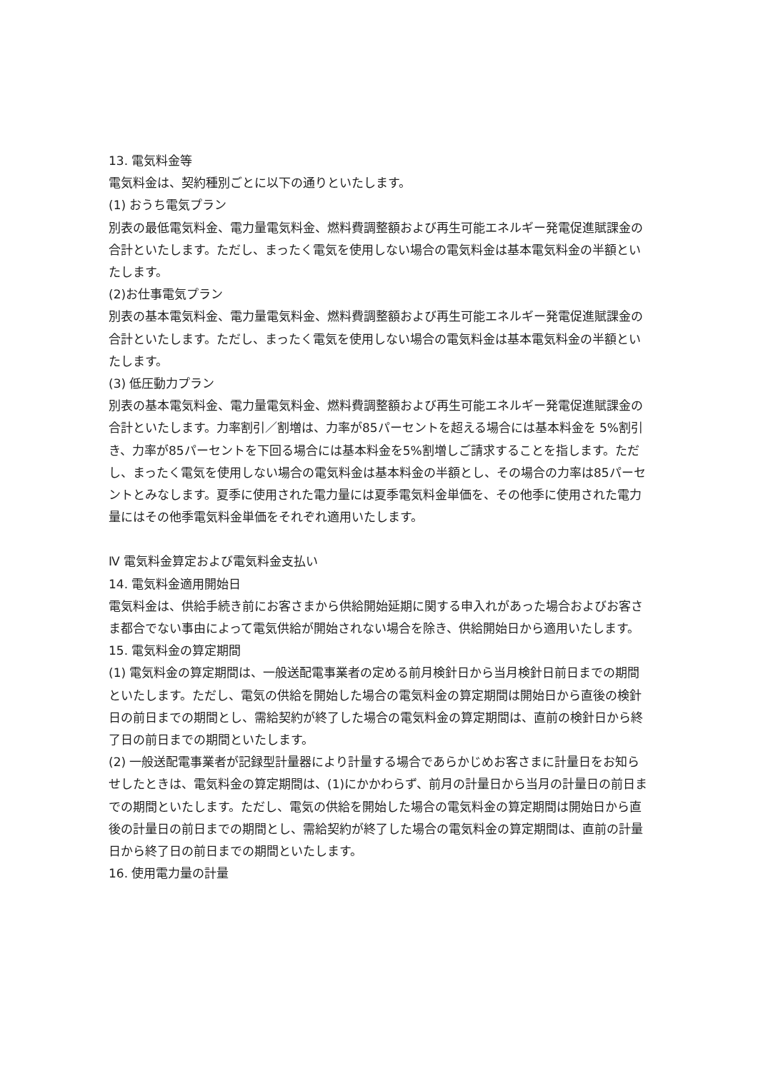13. 電気料金等
電気料金は、契約種別ごとに以下の通りといたします。
(1) おうち電気プラン
別表の最低電気料金、電力量電気料金、燃料費調整額および再生可能エネルギー発電促進賦課金の合計といたします。ただし、まったく電気を使用しない場合の電気料金は基本電気料金の半額といたします。
(2)お仕事電気プラン
別表の基本電気料金、電力量電気料金、燃料費調整額および再生可能エネルギー発電促進賦課金の合計といたします。ただし、まったく電気を使用しない場合の電気料金は基本電気料金の半額といたします。
(3) 低圧動力プラン
別表の基本電気料金、電力量電気料金、燃料費調整額および再生可能エネルギー発電促進賦課金の合計といたします。力率割引／割増は、力率が85パーセントを超える場合には基本料金を 5%割引き、力率が85パーセントを下回る場合には基本料金を5%割増しご請求することを指します。ただし、まったく電気を使用しない場合の電気料金は基本料金の半額とし、その場合の力率は85パーセントとみなします。夏季に使用された電力量には夏季電気料金単価を、その他季に使用された電力量にはその他季電気料金単価をそれぞれ適用いたします。
Ⅳ 電気料金算定および電気料金支払い
14. 電気料金適用開始日
電気料金は、供給手続き前にお客さまから供給開始延期に関する申入れがあった場合およびお客さま都合でない事由によって電気供給が開始されない場合を除き、供給開始日から適用いたします。
15. 電気料金の算定期間
(1) 電気料金の算定期間は、一般送配電事業者の定める前月検針日から当月検針日前日までの期間といたします。ただし、電気の供給を開始した場合の電気料金の算定期間は開始日から直後の検針日の前日までの期間とし、需給契約が終了した場合の電気料金の算定期間は、直前の検針日から終了日の前日までの期間といたします。
(2) 一般送配電事業者が記録型計量器により計量する場合であらかじめお客さまに計量日をお知らせしたときは、電気料金の算定期間は、(1)にかかわらず、前月の計量日から当月の計量日の前日までの期間といたします。ただし、電気の供給を開始した場合の電気料金の算定期間は開始日から直後の計量日の前日までの期間とし、需給契約が終了した場合の電気料金の算定期間は、直前の計量日から終了日の前日までの期間といたします。
16. 使用電力量の計量